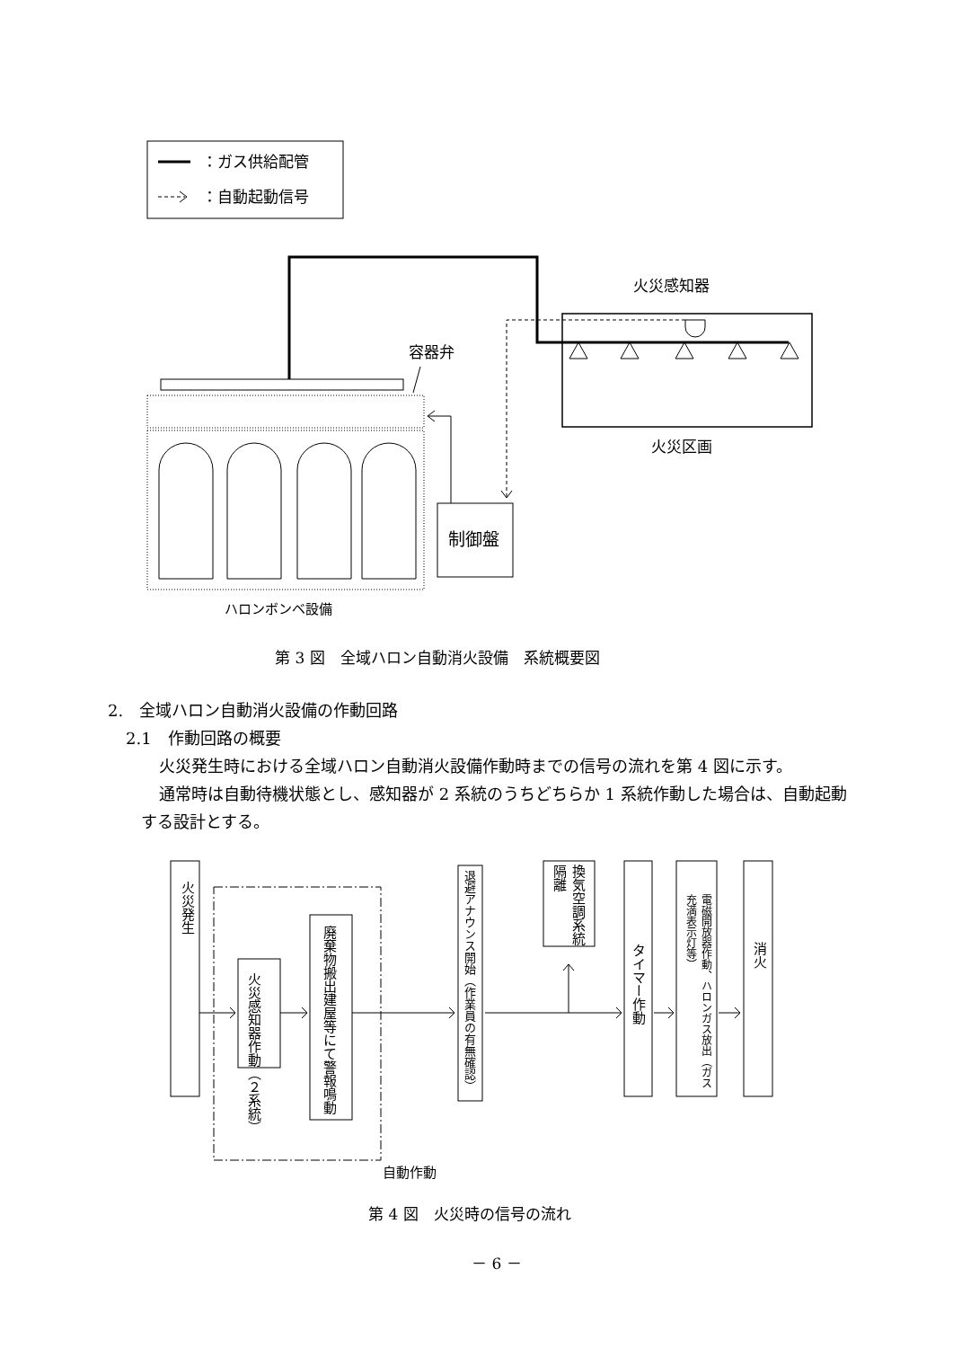：ガス供給配管
：自動起動信号
火災感知器
火災区画
容器弁
制御盤
ハロンボンベ設備
火災発生
火災感知器作動（２系統）
廃棄物搬出建屋等にて警報鳴動
退避アナウンス開始（作業員の有無確認）
換気空調系統隔離
タイマー作動
電磁開放器作動、ハロンガス放出（ガス充満表示灯等）
消火
自動作動
第 3 図　全域ハロン自動消火設備　系統概要図
2.　全域ハロン自動消火設備の作動回路
2.1　作動回路の概要
火災発生時における全域ハロン自動消火設備作動時までの信号の流れを第 4 図に示す。
通常時は自動待機状態とし、感知器が 2 系統のうちどちらか 1 系統作動した場合は、自動起動する設計とする。
第 4 図　火災時の信号の流れ
－ 6 －